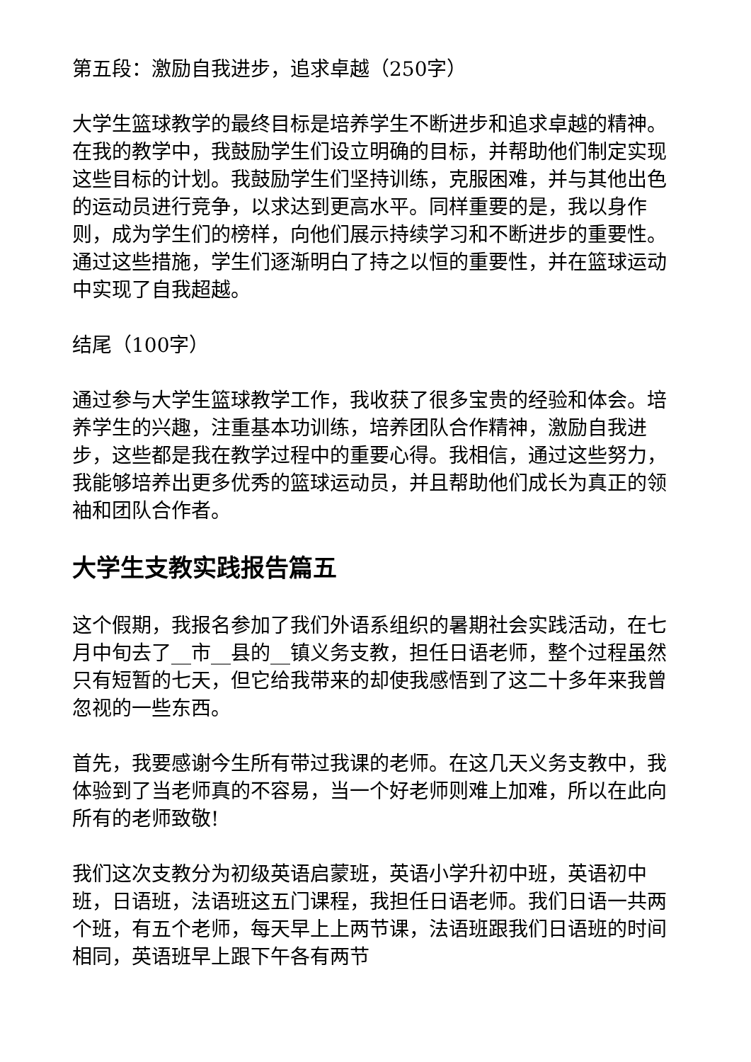第五段：激励自我进步，追求卓越（250字）
大学生篮球教学的最终目标是培养学生不断进步和追求卓越的精神。在我的教学中，我鼓励学生们设立明确的目标，并帮助他们制定实现这些目标的计划。我鼓励学生们坚持训练，克服困难，并与其他出色的运动员进行竞争，以求达到更高水平。同样重要的是，我以身作则，成为学生们的榜样，向他们展示持续学习和不断进步的重要性。通过这些措施，学生们逐渐明白了持之以恒的重要性，并在篮球运动中实现了自我超越。
结尾（100字）
通过参与大学生篮球教学工作，我收获了很多宝贵的经验和体会。培养学生的兴趣，注重基本功训练，培养团队合作精神，激励自我进步，这些都是我在教学过程中的重要心得。我相信，通过这些努力，我能够培养出更多优秀的篮球运动员，并且帮助他们成长为真正的领袖和团队合作者。
大学生支教实践报告篇五
这个假期，我报名参加了我们外语系组织的暑期社会实践活动，在七月中旬去了__市__县的__镇义务支教，担任日语老师，整个过程虽然只有短暂的七天，但它给我带来的却使我感悟到了这二十多年来我曾忽视的一些东西。
首先，我要感谢今生所有带过我课的老师。在这几天义务支教中，我体验到了当老师真的不容易，当一个好老师则难上加难，所以在此向所有的老师致敬!
我们这次支教分为初级英语启蒙班，英语小学升初中班，英语初中班，日语班，法语班这五门课程，我担任日语老师。我们日语一共两个班，有五个老师，每天早上上两节课，法语班跟我们日语班的时间相同，英语班早上跟下午各有两节